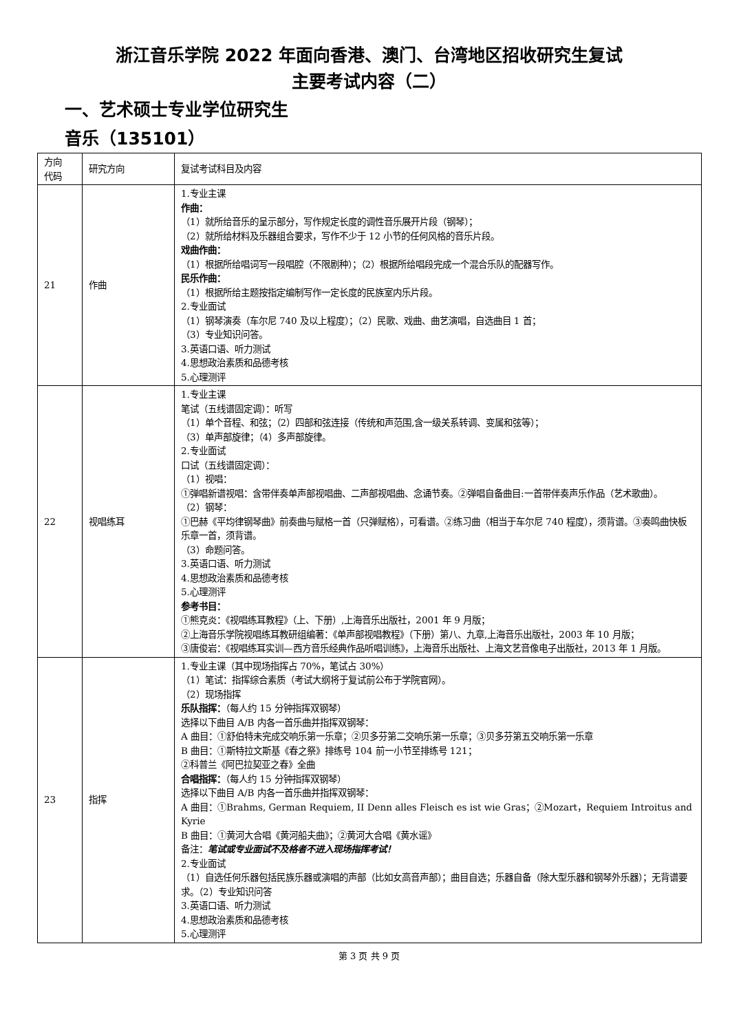浙江音乐学院 2022 年面向香港、澳门、台湾地区招收研究生复试
主要考试内容（二）
一、艺术硕士专业学位研究生
音乐（135101）
| 方向 代码 | 研究方向 | 复试考试科目及内容 |
| 21 | 作曲 | 1.专业主课 作曲： （1）就所给音乐的呈示部分，写作规定长度的调性音乐展开片段（钢琴）； （2）就所给材料及乐器组合要求，写作不少于 12 小节的任何风格的音乐片段。 戏曲作曲： （1）根据所给唱词写一段唱腔（不限剧种）；（2）根据所给唱段完成一个混合乐队的配器写作。 民乐作曲： （1）根据所给主题按指定编制写作一定长度的民族室内乐片段。 2.专业面试 （1）钢琴演奏（车尔尼 740 及以上程度）；（2）民歌、戏曲、曲艺演唱，自选曲目 1 首； （3）专业知识问答。 3.英语口语、听力测试 4.思想政治素质和品德考核 5.心理测评 |
| 22 | 视唱练耳 | 1.专业主课 笔试（五线谱固定调）：听写 （1）单个音程、和弦；（2）四部和弦连接（传统和声范围,含一级关系转调、变属和弦等）； （3）单声部旋律；（4）多声部旋律。 2.专业面试 口试（五线谱固定调）： （1）视唱： ①弹唱新谱视唱：含带伴奏单声部视唱曲、二声部视唱曲、念诵节奏。②弹唱自备曲目:一首带伴奏声乐作品（艺术歌曲）。 （2）钢琴： ①巴赫《平均律钢琴曲》前奏曲与赋格一首（只弹赋格），可看谱。②练习曲（相当于车尔尼 740 程度），须背谱。③奏鸣曲快板乐章一首，须背谱。 （3）命题问答。 3.英语口语、听力测试 4.思想政治素质和品德考核 5.心理测评 参考书目： ①熊克炎：《视唱练耳教程》（上、下册）,上海音乐出版社，2001 年 9 月版； ②上海音乐学院视唱练耳教研组编著：《单声部视唱教程》（下册）第八、九章,上海音乐出版社，2003 年 10 月版； ③唐俊岩：《视唱练耳实训—西方音乐经典作品听唱训练》，上海音乐出版社、上海文艺音像电子出版社，2013 年 1 月版。 |
| 23 | 指挥 | 1.专业主课（其中现场指挥占 70%，笔试占 30%） （1）笔试：指挥综合素质（考试大纲将于复试前公布于学院官网）。 （2）现场指挥 乐队指挥： （每人约 15 分钟指挥双钢琴） 选择以下曲目 A/B 内各一首乐曲并指挥双钢琴： A 曲目：①舒伯特未完成交响乐第一乐章；②贝多芬第二交响乐第一乐章；③贝多芬第五交响乐第一乐章 B 曲目：①斯特拉文斯基《春之祭》排练号 104 前一小节至排练号 121； ②科普兰《阿巴拉契亚之春》全曲 合唱指挥： （每人约 15 分钟指挥双钢琴） 选择以下曲目 A/B 内各一首乐曲并指挥双钢琴： A 曲目：①Brahms, German Requiem, II Denn alles Fleisch es ist wie Gras；②Mozart，Requiem Introitus and Kyrie B 曲目：①黄河大合唱《黄河船夫曲》；②黄河大合唱《黄水谣》 备注： 笔试或专业面试不及格者不进入现场指挥考试！ 2.专业面试 （1）自选任何乐器包括民族乐器或演唱的声部（比如女高音声部）；曲目自选；乐器自备（除大型乐器和钢琴外乐器）；无背谱要求。（2）专业知识问答 3.英语口语、听力测试 4.思想政治素质和品德考核 5.心理测评 |
第 3 页 共 9 页